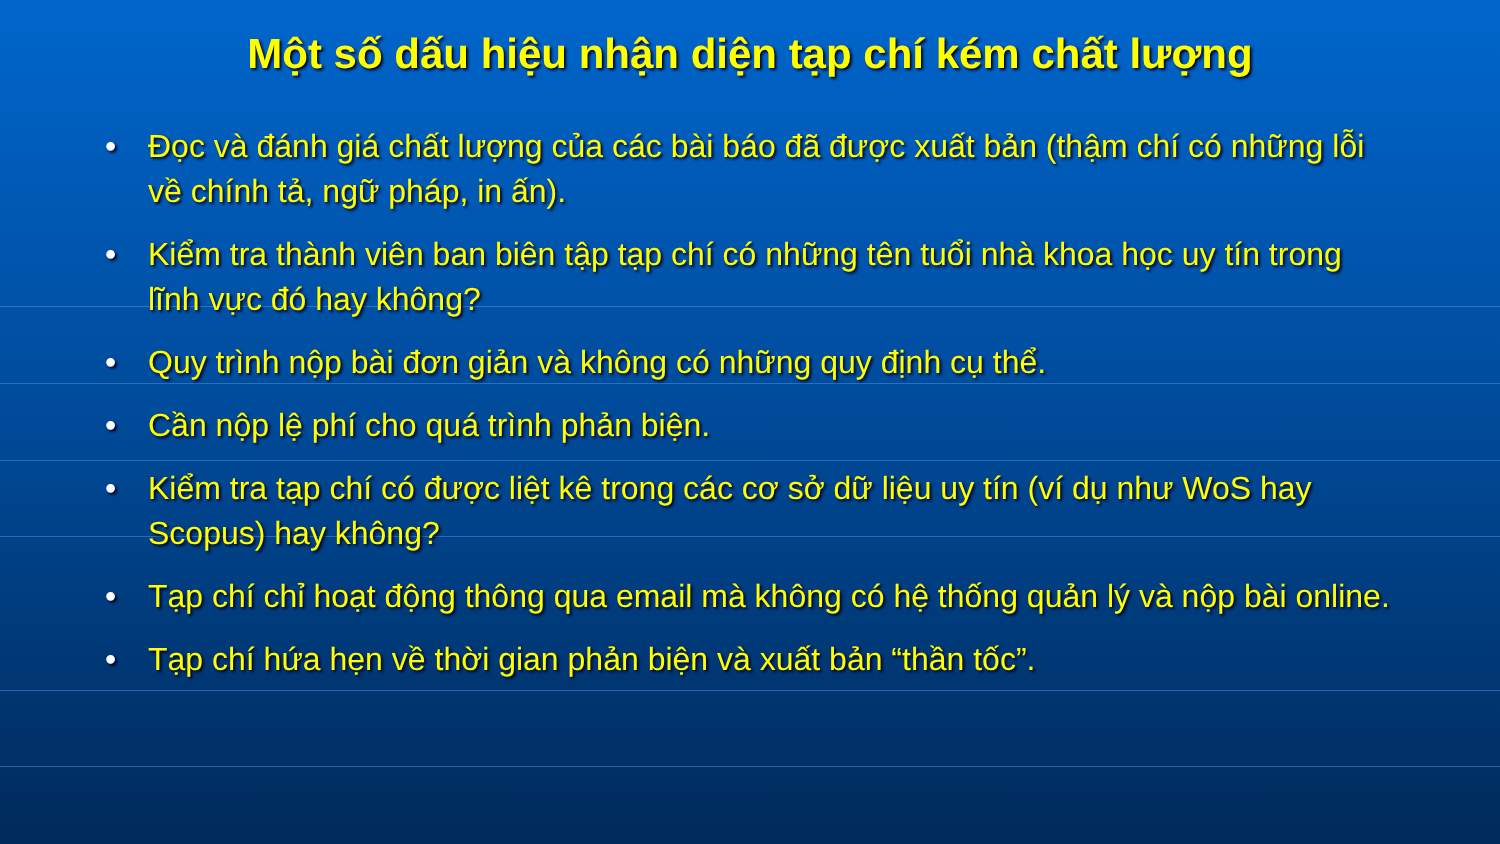Một số dấu hiệu nhận diện tạp chí kém chất lượng
• Đọc và đánh giá chất lượng của các bài báo đã được xuất bản (thậm chí có những lỗi về chính tả, ngữ pháp, in ấn).
• Kiểm tra thành viên ban biên tập tạp chí có những tên tuổi nhà khoa học uy tín trong lĩnh vực đó hay không?
• Quy trình nộp bài đơn giản và không có những quy định cụ thể.
• Cần nộp lệ phí cho quá trình phản biện.
• Kiểm tra tạp chí có được liệt kê trong các cơ sở dữ liệu uy tín (ví dụ như WoS hay Scopus) hay không?
• Tạp chí chỉ hoạt động thông qua email mà không có hệ thống quản lý và nộp bài online.
• Tạp chí hứa hẹn về thời gian phản biện và xuất bản “thần tốc”.